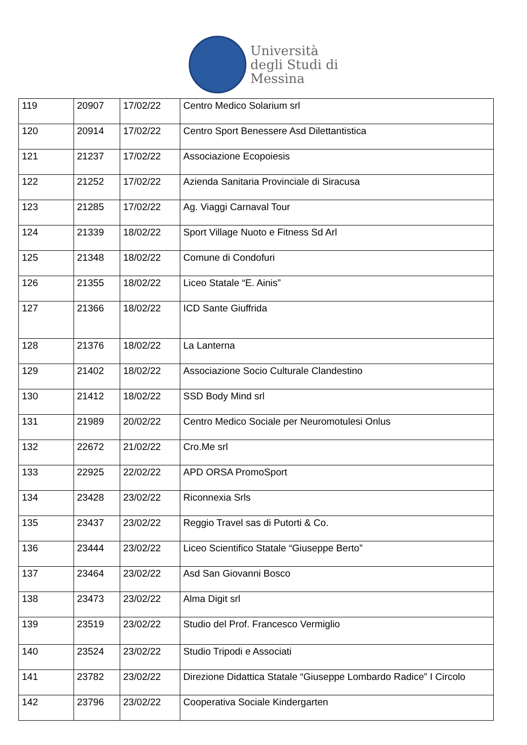Università
degli Studi di
Messina
| 119 | 20907 | 17/02/22 | Centro Medico Solarium srl |
| 120 | 20914 | 17/02/22 | Centro Sport Benessere Asd Dilettantistica |
| 121 | 21237 | 17/02/22 | Associazione Ecopoiesis |
| 122 | 21252 | 17/02/22 | Azienda Sanitaria Provinciale di Siracusa |
| 123 | 21285 | 17/02/22 | Ag. Viaggi Carnaval Tour |
| 124 | 21339 | 18/02/22 | Sport Village Nuoto e Fitness Sd Arl |
| 125 | 21348 | 18/02/22 | Comune di Condofuri |
| 126 | 21355 | 18/02/22 | Liceo Statale “E. Ainis” |
| 127 | 21366 | 18/02/22 | ICD Sante Giuffrida |
| 128 | 21376 | 18/02/22 | La Lanterna |
| 129 | 21402 | 18/02/22 | Associazione Socio Culturale Clandestino |
| 130 | 21412 | 18/02/22 | SSD Body Mind srl |
| 131 | 21989 | 20/02/22 | Centro Medico Sociale per Neuromotulesi Onlus |
| 132 | 22672 | 21/02/22 | Cro.Me srl |
| 133 | 22925 | 22/02/22 | APD ORSA PromoSport |
| 134 | 23428 | 23/02/22 | Riconnexia Srls |
| 135 | 23437 | 23/02/22 | Reggio Travel sas di Putorti & Co. |
| 136 | 23444 | 23/02/22 | Liceo Scientifico Statale “Giuseppe Berto” |
| 137 | 23464 | 23/02/22 | Asd San Giovanni Bosco |
| 138 | 23473 | 23/02/22 | Alma Digit srl |
| 139 | 23519 | 23/02/22 | Studio del Prof. Francesco Vermiglio |
| 140 | 23524 | 23/02/22 | Studio Tripodi e Associati |
| 141 | 23782 | 23/02/22 | Direzione Didattica Statale “Giuseppe Lombardo Radice” I Circolo |
| 142 | 23796 | 23/02/22 | Cooperativa Sociale Kindergarten |